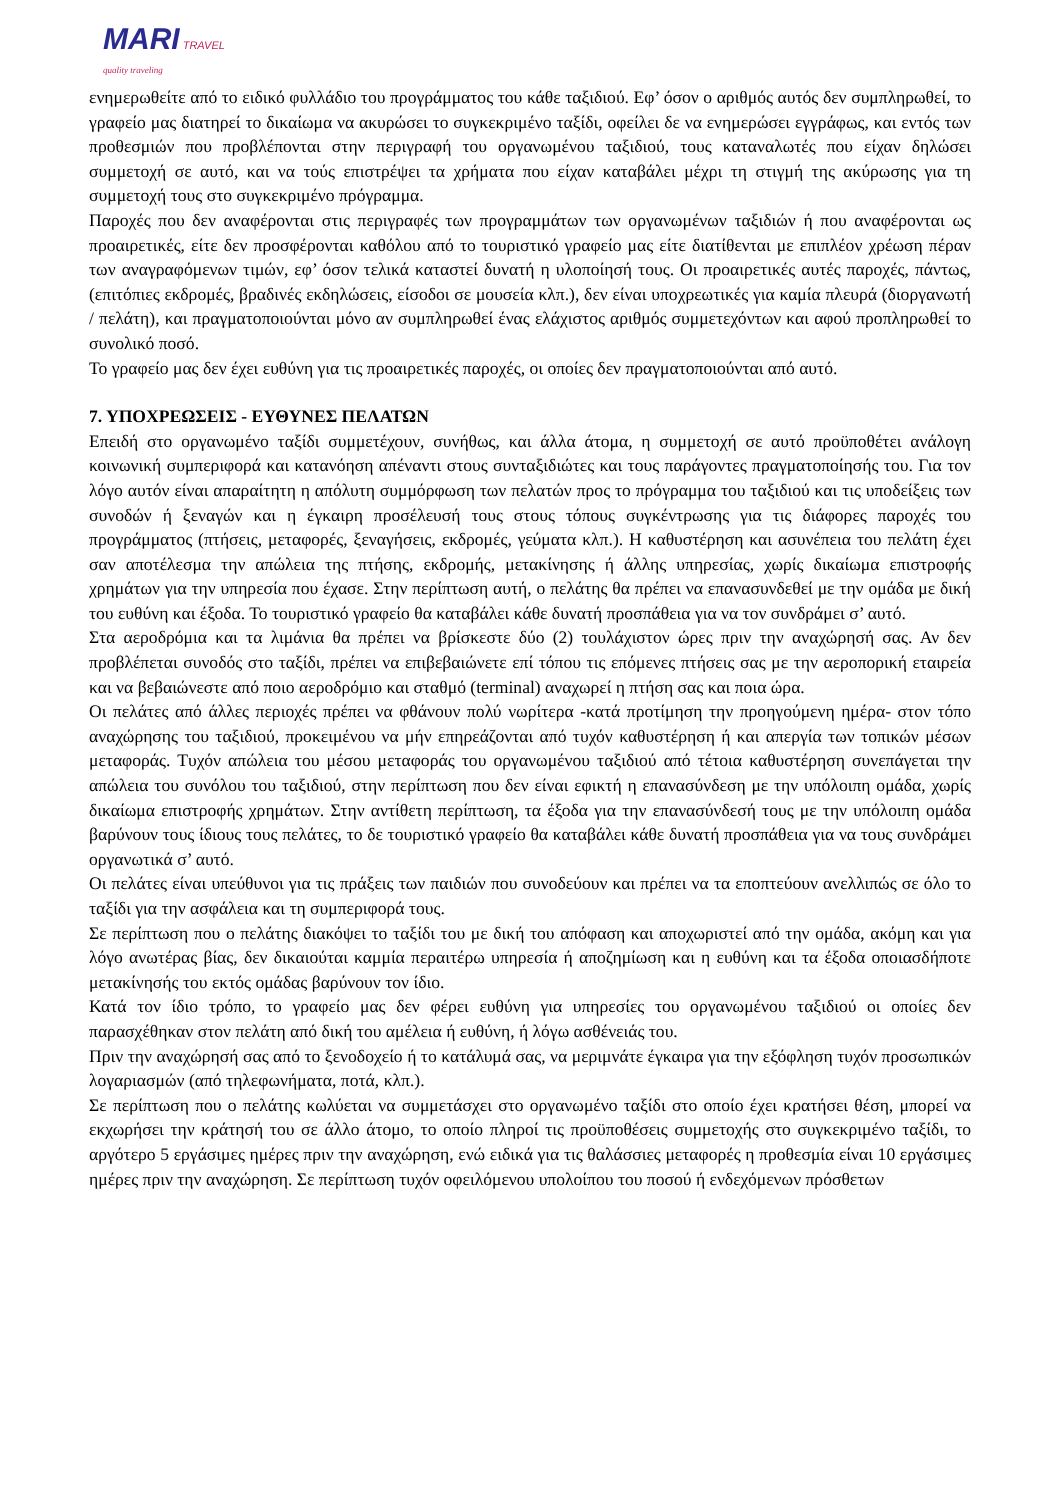MARI TRAVEL
quality traveling
ενημερωθείτε από το ειδικό φυλλάδιο του προγράμματος του κάθε ταξιδιού. Εφ’ όσον ο αριθμός αυτός δεν συμπληρωθεί, το γραφείο μας διατηρεί το δικαίωμα να ακυρώσει το συγκεκριμένο ταξίδι, οφείλει δε να ενημερώσει εγγράφως, και εντός των προθεσμιών που προβλέπονται στην περιγραφή του οργανωμένου ταξιδιού, τους καταναλωτές που είχαν δηλώσει συμμετοχή σε αυτό, και να τούς επιστρέψει τα χρήματα που είχαν καταβάλει μέχρι τη στιγμή της ακύρωσης για τη συμμετοχή τους στο συγκεκριμένο πρόγραμμα.
Παροχές που δεν αναφέρονται στις περιγραφές των προγραμμάτων των οργανωμένων ταξιδιών ή που αναφέρονται ως προαιρετικές, είτε δεν προσφέρονται καθόλου από το τουριστικό γραφείο μας είτε διατίθενται με επιπλέον χρέωση πέραν των αναγραφόμενων τιμών, εφ’ όσον τελικά καταστεί δυνατή η υλοποίησή τους. Οι προαιρετικές αυτές παροχές, πάντως, (επιτόπιες εκδρομές, βραδινές εκδηλώσεις, είσοδοι σε μουσεία κλπ.), δεν είναι υποχρεωτικές για καμία πλευρά (διοργανωτή / πελάτη), και πραγματοποιούνται μόνο αν συμπληρωθεί ένας ελάχιστος αριθμός συμμετεχόντων και αφού προπληρωθεί το συνολικό ποσό.
Το γραφείο μας δεν έχει ευθύνη για τις προαιρετικές παροχές, οι οποίες δεν πραγματοποιούνται από αυτό.
7. ΥΠΟΧΡΕΩΣΕΙΣ - ΕΥΘΥΝΕΣ ΠΕΛΑΤΩΝ
Επειδή στο οργανωμένο ταξίδι συμμετέχουν, συνήθως, και άλλα άτομα, η συμμετοχή σε αυτό προϋποθέτει ανάλογη κοινωνική συμπεριφορά και κατανόηση απέναντι στους συνταξιδιώτες και τους παράγοντες πραγματοποίησής του. Για τον λόγο αυτόν είναι απαραίτητη η απόλυτη συμμόρφωση των πελατών προς το πρόγραμμα του ταξιδιού και τις υποδείξεις των συνοδών ή ξεναγών και η έγκαιρη προσέλευσή τους στους τόπους συγκέντρωσης για τις διάφορες παροχές του προγράμματος (πτήσεις, μεταφορές, ξεναγήσεις, εκδρομές, γεύματα κλπ.). Η καθυστέρηση και ασυνέπεια του πελάτη έχει σαν αποτέλεσμα την απώλεια της πτήσης, εκδρομής, μετακίνησης ή άλλης υπηρεσίας, χωρίς δικαίωμα επιστροφής χρημάτων για την υπηρεσία που έχασε. Στην περίπτωση αυτή, ο πελάτης θα πρέπει να επανασυνδεθεί με την ομάδα με δική του ευθύνη και έξοδα. Το τουριστικό γραφείο θα καταβάλει κάθε δυνατή προσπάθεια για να τον συνδράμει σ’ αυτό.
Στα αεροδρόμια και τα λιμάνια θα πρέπει να βρίσκεστε δύο (2) τουλάχιστον ώρες πριν την αναχώρησή σας. Αν δεν προβλέπεται συνοδός στο ταξίδι, πρέπει να επιβεβαιώνετε επί τόπου τις επόμενες πτήσεις σας με την αεροπορική εταιρεία και να βεβαιώνεστε από ποιο αεροδρόμιο και σταθμό (terminal) αναχωρεί η πτήση σας και ποια ώρα.
Οι πελάτες από άλλες περιοχές πρέπει να φθάνουν πολύ νωρίτερα -κατά προτίμηση την προηγούμενη ημέρα- στον τόπο αναχώρησης του ταξιδιού, προκειμένου να μήν επηρεάζονται από τυχόν καθυστέρηση ή και απεργία των τοπικών μέσων μεταφοράς. Τυχόν απώλεια του μέσου μεταφοράς του οργανωμένου ταξιδιού από τέτοια καθυστέρηση συνεπάγεται την απώλεια του συνόλου του ταξιδιού, στην περίπτωση που δεν είναι εφικτή η επανασύνδεση με την υπόλοιπη ομάδα, χωρίς δικαίωμα επιστροφής χρημάτων. Στην αντίθετη περίπτωση, τα έξοδα για την επανασύνδεσή τους με την υπόλοιπη ομάδα βαρύνουν τους ίδιους τους πελάτες, το δε τουριστικό γραφείο θα καταβάλει κάθε δυνατή προσπάθεια για να τους συνδράμει οργανωτικά σ’ αυτό.
Οι πελάτες είναι υπεύθυνοι για τις πράξεις των παιδιών που συνοδεύουν και πρέπει να τα εποπτεύουν ανελλιπώς σε όλο το ταξίδι για την ασφάλεια και τη συμπεριφορά τους.
Σε περίπτωση που ο πελάτης διακόψει το ταξίδι του με δική του απόφαση και αποχωριστεί από την ομάδα, ακόμη και για λόγο ανωτέρας βίας, δεν δικαιούται καμμία περαιτέρω υπηρεσία ή αποζημίωση και η ευθύνη και τα έξοδα οποιασδήποτε μετακίνησής του εκτός ομάδας βαρύνουν τον ίδιο.
Κατά τον ίδιο τρόπο, το γραφείο μας δεν φέρει ευθύνη για υπηρεσίες του οργανωμένου ταξιδιού οι οποίες δεν παρασχέθηκαν στον πελάτη από δική του αμέλεια ή ευθύνη, ή λόγω ασθένειάς του.
Πριν την αναχώρησή σας από το ξενοδοχείο ή το κατάλυμά σας, να μεριμνάτε έγκαιρα για την εξόφληση τυχόν προσωπικών λογαριασμών (από τηλεφωνήματα, ποτά, κλπ.).
Σε περίπτωση που ο πελάτης κωλύεται να συμμετάσχει στο οργανωμένο ταξίδι στο οποίο έχει κρατήσει θέση, μπορεί να εκχωρήσει την κράτησή του σε άλλο άτομο, το οποίο πληροί τις προϋποθέσεις συμμετοχής στο συγκεκριμένο ταξίδι, το αργότερο 5 εργάσιμες ημέρες πριν την αναχώρηση, ενώ ειδικά για τις θαλάσσιες μεταφορές η προθεσμία είναι 10 εργάσιμες ημέρες πριν την αναχώρηση. Σε περίπτωση τυχόν οφειλόμενου υπολοίπου του ποσού ή ενδεχόμενων πρόσθετων